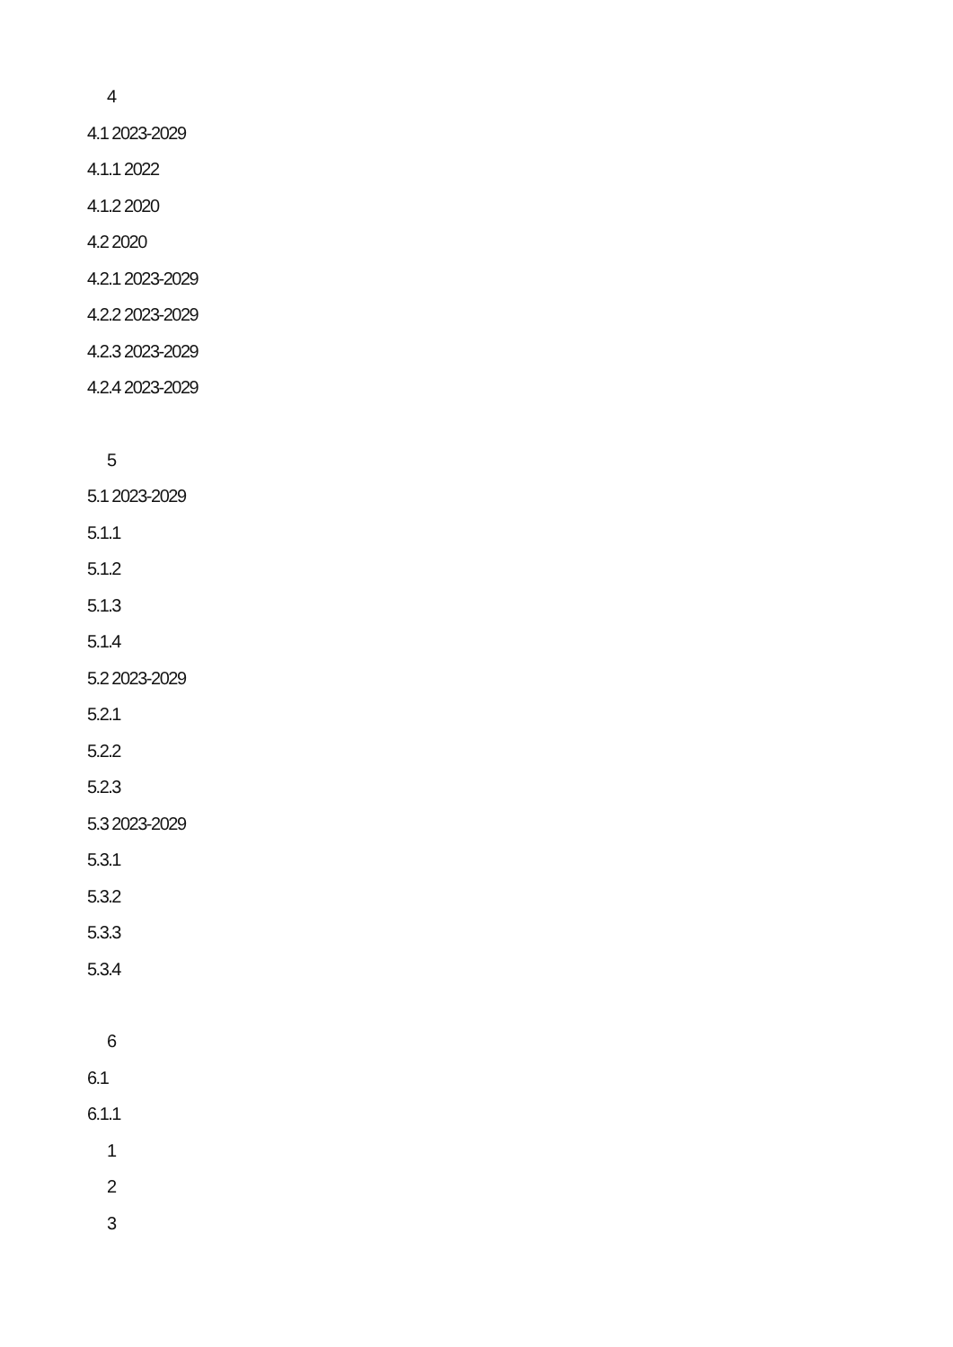4
4.1 2023-2029
4.1.1 2022
4.1.2 2020
4.2 2020
4.2.1 2023-2029
4.2.2 2023-2029
4.2.3 2023-2029
4.2.4 2023-2029
5
5.1 2023-2029
5.1.1
5.1.2
5.1.3
5.1.4
5.2 2023-2029
5.2.1
5.2.2
5.2.3
5.3 2023-2029
5.3.1
5.3.2
5.3.3
5.3.4
6
6.1
6.1.1
1
2
3